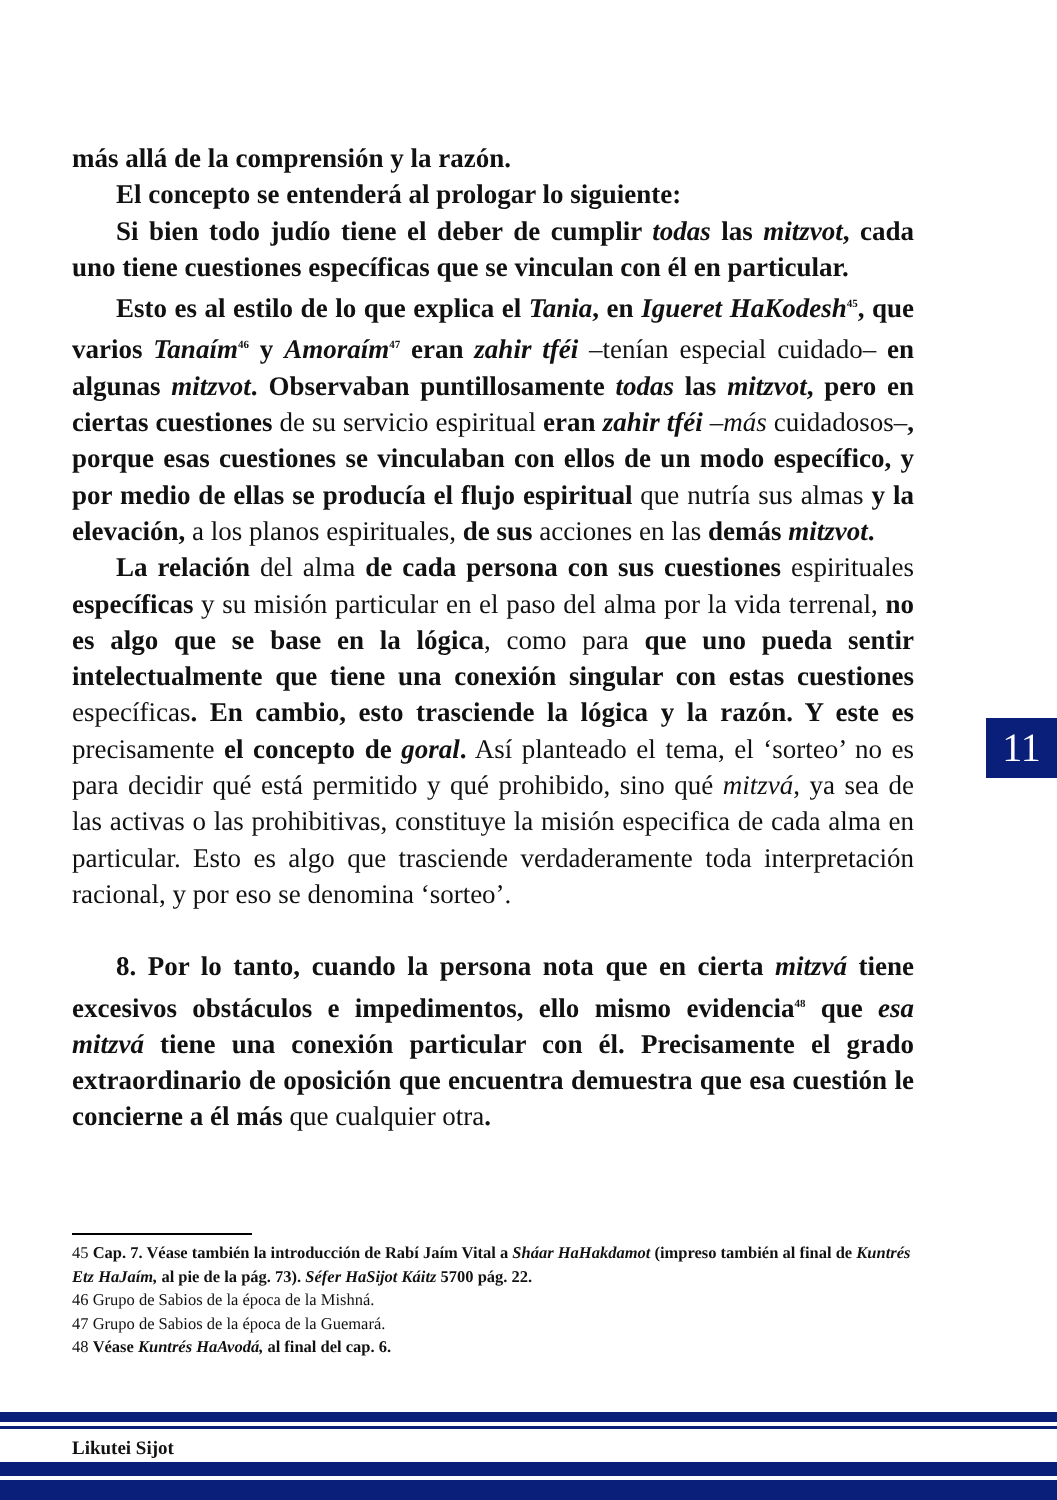más allá de la comprensión y la razón.
El concepto se entenderá al prologar lo siguiente:
Si bien todo judío tiene el deber de cumplir todas las mitzvot, cada uno tiene cuestiones específicas que se vinculan con él en particular.
Esto es al estilo de lo que explica el Tania, en Igueret HaKodesh<sup>45</sup>, que varios Tanaím<sup>46</sup> y Amoraím<sup>47</sup> eran zahir tféi –tenían especial cuidado– en algunas mitzvot. Observaban puntillosamente todas las mitzvot, pero en ciertas cuestiones de su servicio espiritual eran zahir tféi –más cuidadosos–, porque esas cuestiones se vinculaban con ellos de un modo específico, y por medio de ellas se producía el flujo espiritual que nutría sus almas y la elevación, a los planos espirituales, de sus acciones en las demás mitzvot.
La relación del alma de cada persona con sus cuestiones espirituales específicas y su misión particular en el paso del alma por la vida terrenal, no es algo que se base en la lógica, como para que uno pueda sentir intelectualmente que tiene una conexión singular con estas cuestiones específicas. En cambio, esto trasciende la lógica y la razón. Y este es precisamente el concepto de goral. Así planteado el tema, el ‘sorteo’ no es para decidir qué está permitido y qué prohibido, sino qué mitzvá, ya sea de las activas o las prohibitivas, constituye la misión especifica de cada alma en particular. Esto es algo que trasciende verdaderamente toda interpretación racional, y por eso se denomina ‘sorteo’.
8. Por lo tanto, cuando la persona nota que en cierta mitzvá tiene excesivos obstáculos e impedimentos, ello mismo evidencia<sup>48</sup> que esa mitzvá tiene una conexión particular con él. Precisamente el grado extraordinario de oposición que encuentra demuestra que esa cuestión le concierne a él más que cualquier otra.
45 Cap. 7. Véase también la introducción de Rabí Jaím Vital a Sháar HaHakdamot (impreso también al final de Kuntrés Etz HaJaím, al pie de la pág. 73). Séfer HaSijot Káitz 5700 pág. 22.
46 Grupo de Sabios de la época de la Mishná.
47 Grupo de Sabios de la época de la Guemará.
48 Véase Kuntrés HaAvodá, al final del cap. 6.
11
Likutei Sijot